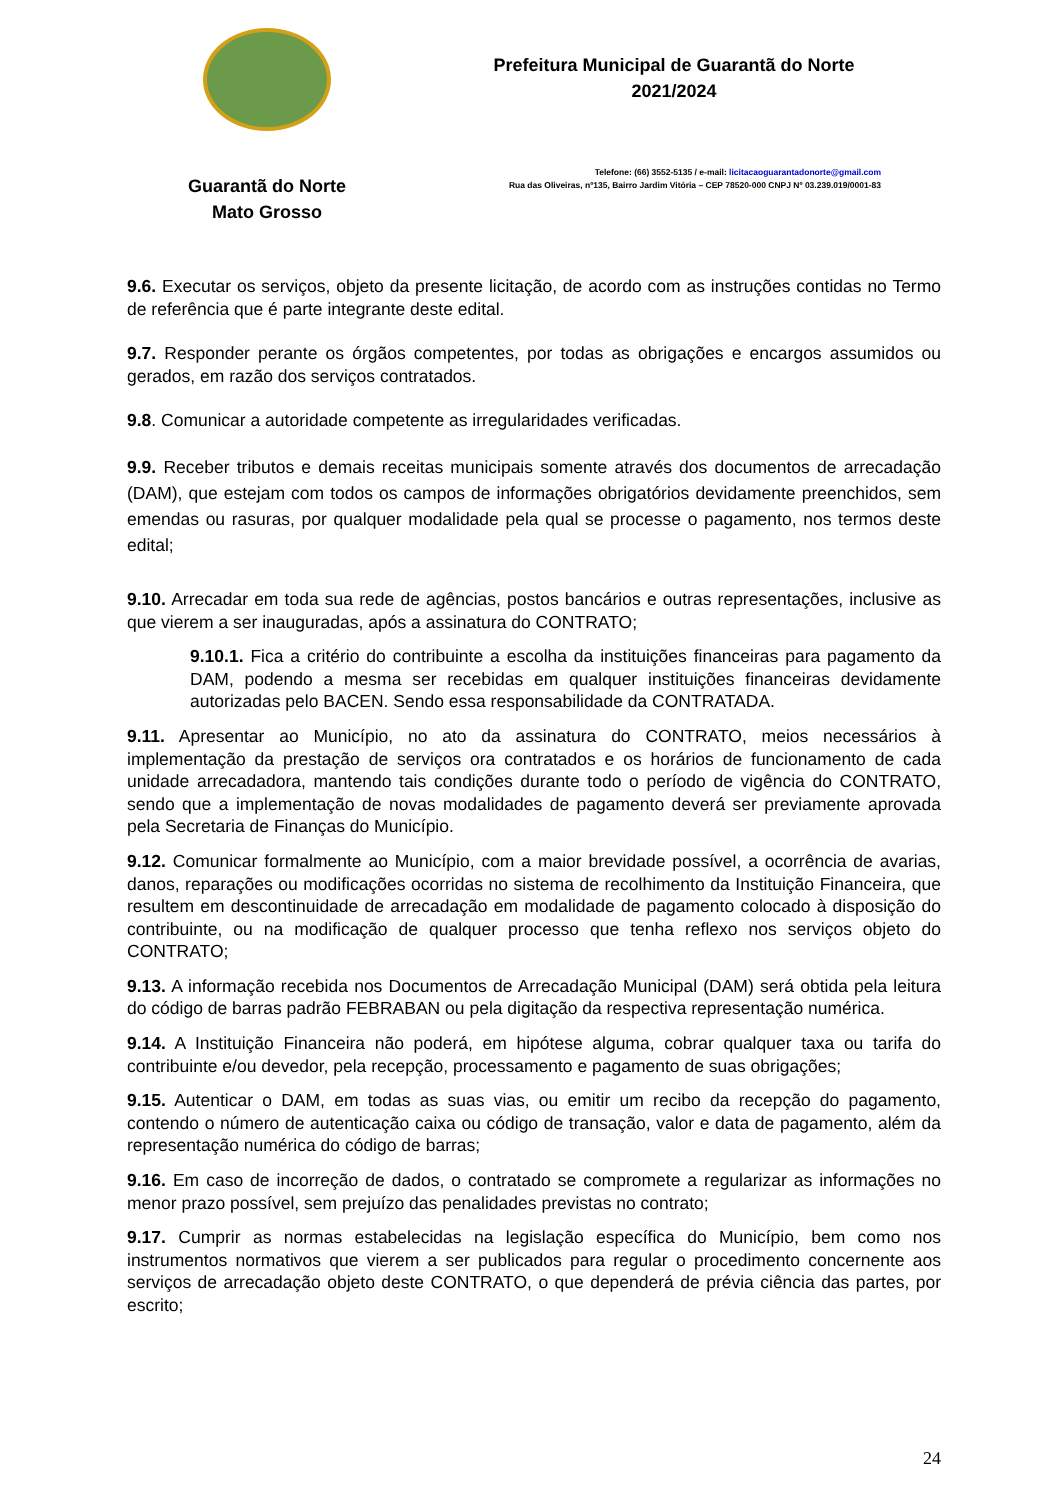Guarantã do Norte
Mato Grosso
Prefeitura Municipal de Guarantã do Norte
2021/2024
Telefone: (66) 3552-5135 / e-mail: licitacaoguarantadonorte@gmail.com
Rua das Oliveiras, nº135, Bairro Jardim Vitória – CEP 78520-000 CNPJ Nº 03.239.019/0001-83
9.6. Executar os serviços, objeto da presente licitação, de acordo com as instruções contidas no Termo de referência que é parte integrante deste edital.
9.7. Responder perante os órgãos competentes, por todas as obrigações e encargos assumidos ou gerados, em razão dos serviços contratados.
9.8. Comunicar a autoridade competente as irregularidades verificadas.
9.9. Receber tributos e demais receitas municipais somente através dos documentos de arrecadação (DAM), que estejam com todos os campos de informações obrigatórios devidamente preenchidos, sem emendas ou rasuras, por qualquer modalidade pela qual se processe o pagamento, nos termos deste edital;
9.10. Arrecadar em toda sua rede de agências, postos bancários e outras representações, inclusive as que vierem a ser inauguradas, após a assinatura do CONTRATO;
9.10.1. Fica a critério do contribuinte a escolha da instituições financeiras para pagamento da DAM, podendo a mesma ser recebidas em qualquer instituições financeiras devidamente autorizadas pelo BACEN. Sendo essa responsabilidade da CONTRATADA.
9.11. Apresentar ao Município, no ato da assinatura do CONTRATO, meios necessários à implementação da prestação de serviços ora contratados e os horários de funcionamento de cada unidade arrecadadora, mantendo tais condições durante todo o período de vigência do CONTRATO, sendo que a implementação de novas modalidades de pagamento deverá ser previamente aprovada pela Secretaria de Finanças do Município.
9.12. Comunicar formalmente ao Município, com a maior brevidade possível, a ocorrência de avarias, danos, reparações ou modificações ocorridas no sistema de recolhimento da Instituição Financeira, que resultem em descontinuidade de arrecadação em modalidade de pagamento colocado à disposição do contribuinte, ou na modificação de qualquer processo que tenha reflexo nos serviços objeto do CONTRATO;
9.13. A informação recebida nos Documentos de Arrecadação Municipal (DAM) será obtida pela leitura do código de barras padrão FEBRABAN ou pela digitação da respectiva representação numérica.
9.14. A Instituição Financeira não poderá, em hipótese alguma, cobrar qualquer taxa ou tarifa do contribuinte e/ou devedor, pela recepção, processamento e pagamento de suas obrigações;
9.15. Autenticar o DAM, em todas as suas vias, ou emitir um recibo da recepção do pagamento, contendo o número de autenticação caixa ou código de transação, valor e data de pagamento, além da representação numérica do código de barras;
9.16. Em caso de incorreção de dados, o contratado se compromete a regularizar as informações no menor prazo possível, sem prejuízo das penalidades previstas no contrato;
9.17. Cumprir as normas estabelecidas na legislação específica do Município, bem como nos instrumentos normativos que vierem a ser publicados para regular o procedimento concernente aos serviços de arrecadação objeto deste CONTRATO, o que dependerá de prévia ciência das partes, por escrito;
24